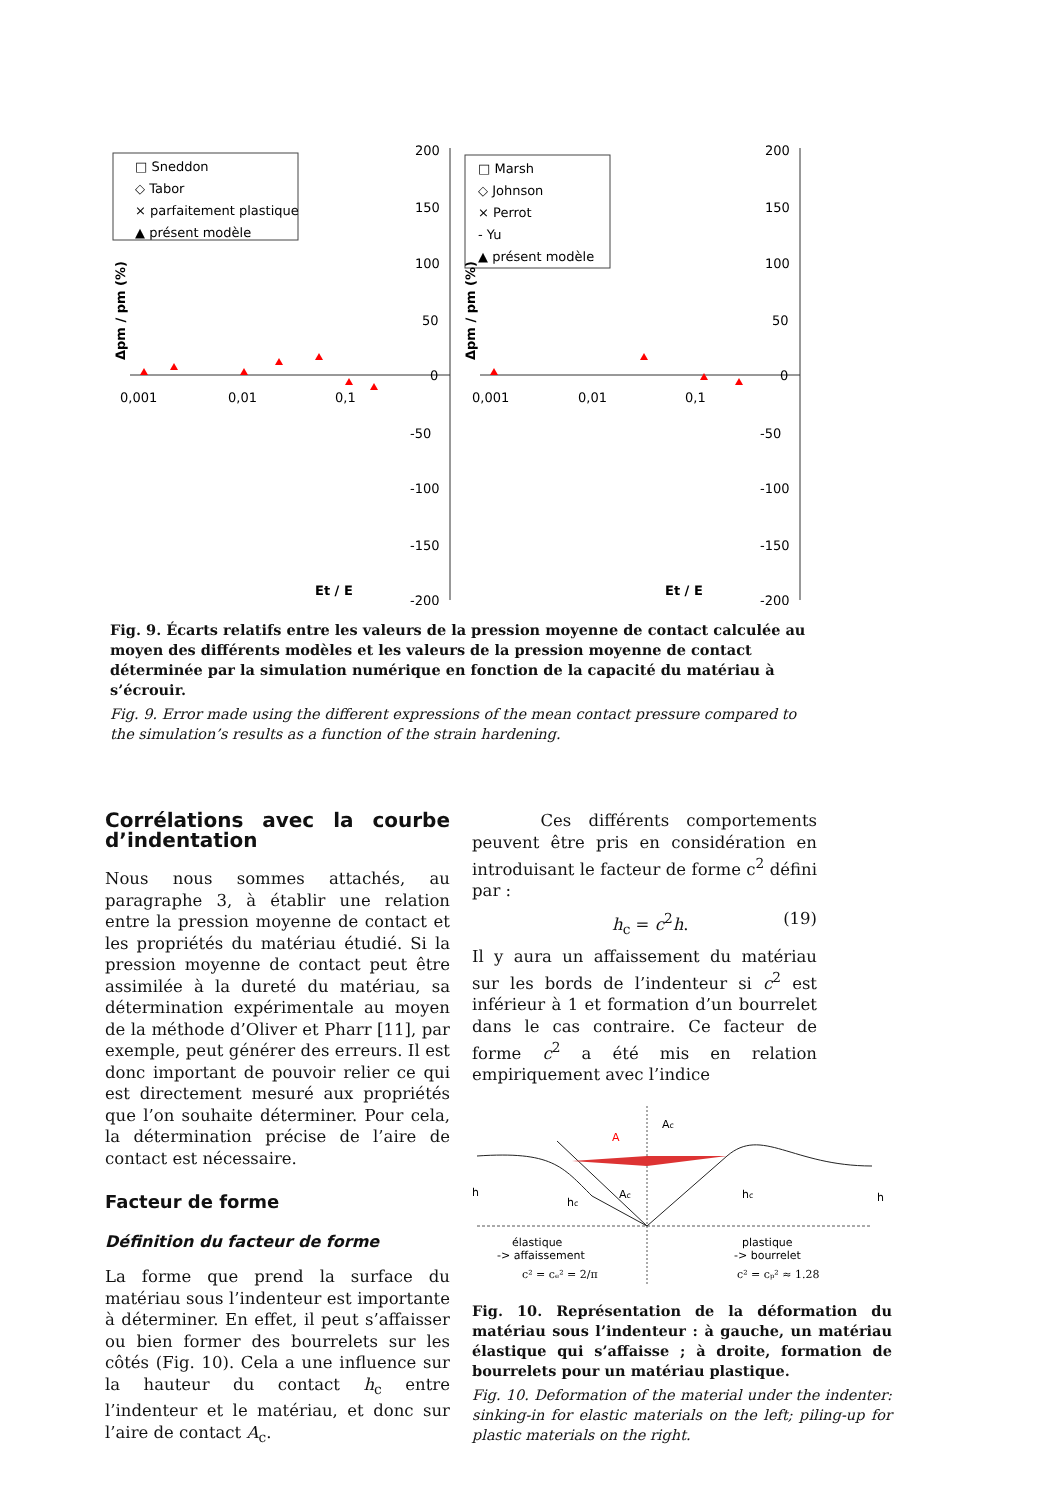□ Sneddon
◇ Tabor
× parfaitement plastique
▲ présent modèle
200
150
100
50
0
-50
-100
-150
-200
0,001
0,01
0,1
Et / E
Δpm / pm (%)
□ Marsh
◇ Johnson
× Perrot
- Yu
▲ présent modèle
200
150
100
50
0
-50
-100
-150
-200
0,001
0,01
0,1
Et / E
Δpm / pm (%)
Fig. 9. Écarts relatifs entre les valeurs de la pression moyenne de contact calculée au moyen des différents modèles et les valeurs de la pression moyenne de contact déterminée par la simulation numérique en fonction de la capacité du matériau à s’écrouir.
Fig. 9. Error made using the different expressions of the mean contact pressure compared to the simulation’s results as a function of the strain hardening.
Corrélations avec la courbe d’indentation
Nous nous sommes attachés, au paragraphe 3, à établir une relation entre la pression moyenne de contact et les propriétés du matériau étudié. Si la pression moyenne de contact peut être assimilée à la dureté du matériau, sa détermination expérimentale au moyen de la méthode d’Oliver et Pharr [11], par exemple, peut générer des erreurs. Il est donc important de pouvoir relier ce qui est directement mesuré aux propriétés que l’on souhaite déterminer. Pour cela, la détermination précise de l’aire de contact est nécessaire.
Facteur de forme
Définition du facteur de forme
La forme que prend la surface du matériau sous l’indenteur est importante à déterminer. En effet, il peut s’affaisser ou bien former des bourrelets sur les côtés (Fig. 10). Cela a une influence sur la hauteur du contact h<sub>c</sub> entre l’indenteur et le matériau, et donc sur l’aire de contact A<sub>c</sub>.
Ces différents comportements peuvent être pris en considération en introduisant le facteur de forme c<sup>2</sup> défini par :
h<sub>c</sub> = c<sup>2</sup>h. (19)
Il y aura un affaissement du matériau sur les bords de l’indenteur si c<sup>2</sup> est inférieur à 1 et formation d’un bourrelet dans le cas contraire. Ce facteur de forme c<sup>2</sup> a été mis en relation empiriquement avec l’indice
A
Ac
h
hc
Ac
hc
h
élastique
-> affaissement
c² = cₑ² = 2/π
plastique
-> bourrelet
c² = cₚ² ≈ 1.28
Fig. 10. Représentation de la déformation du matériau sous l’indenteur : à gauche, un matériau élastique qui s’affaisse ; à droite, formation de bourrelets pour un matériau plastique.
Fig. 10. Deformation of the material under the indenter: sinking-in for elastic materials on the left; piling-up for plastic materials on the right.